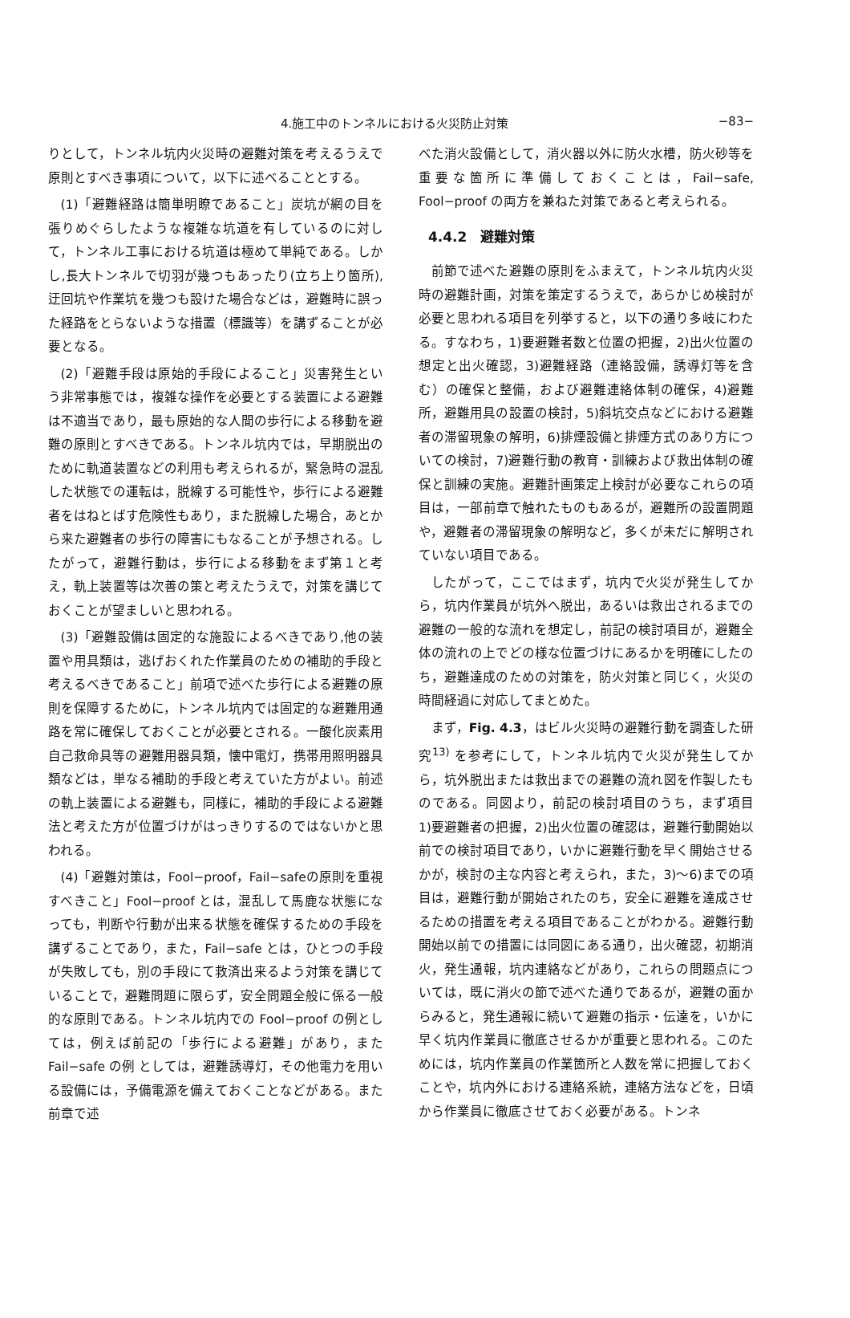4.施工中のトンネルにおける火災防止対策 −83−
りとして，トンネル坑内火災時の避難対策を考えるうえで原則とすべき事項について，以下に述べることとする。
(1)「避難経路は簡単明瞭であること」炭坑が網の目を張りめぐらしたような複雑な坑道を有しているのに対して，トンネル工事における坑道は極めて単純である。しかし,長大トンネルで切羽が幾つもあったり(立ち上り箇所),迂回坑や作業坑を幾つも設けた場合などは，避難時に誤った経路をとらないような措置（標識等）を講ずることが必要となる。
(2)「避難手段は原始的手段によること」災害発生という非常事態では，複雑な操作を必要とする装置による避難は不適当であり，最も原始的な人間の歩行による移動を避難の原則とすべきである。トンネル坑内では，早期脱出のために軌道装置などの利用も考えられるが，緊急時の混乱した状態での運転は，脱線する可能性や，歩行による避難者をはねとばす危険性もあり，また脱線した場合，あとから来た避難者の歩行の障害にもなることが予想される。したがって，避難行動は，歩行による移動をまず第１と考え，軌上装置等は次善の策と考えたうえで，対策を講じておくことが望ましいと思われる。
(3)「避難設備は固定的な施設によるべきであり,他の装置や用具類は，逃げおくれた作業員のための補助的手段と考えるべきであること」前項で述べた歩行による避難の原則を保障するために，トンネル坑内では固定的な避難用通路を常に確保しておくことが必要とされる。一酸化炭素用自己救命具等の避難用器具類，懐中電灯，携帯用照明器具類などは，単なる補助的手段と考えていた方がよい。前述の軌上装置による避難も，同様に，補助的手段による避難法と考えた方が位置づけがはっきりするのではないかと思われる。
(4)「避難対策は，Fool−proof，Fail−safeの原則を重視すべきこと」Fool−proof とは，混乱して馬鹿な状態になっても，判断や行動が出来る状態を確保するための手段を講ずることであり，また，Fail−safe とは，ひとつの手段が失敗しても，別の手段にて救済出来るよう対策を講じていることで，避難問題に限らず，安全問題全般に係る一般的な原則である。トンネル坑内での Fool−proof の例としては，例えば前記の「歩行による避難」があり，また Fail−safe の例 としては，避難誘導灯，その他電力を用いる設備には，予備電源を備えておくことなどがある。また前章で述
べた消火設備として，消火器以外に防火水槽，防火砂等を重要な箇所に準備しておくことは，Fail−safe, Fool−proof の両方を兼ねた対策であると考えられる。
4.4.2　避難対策
前節で述べた避難の原則をふまえて，トンネル坑内火災時の避難計画，対策を策定するうえで，あらかじめ検討が必要と思われる項目を列挙すると，以下の通り多岐にわたる。すなわち，1)要避難者数と位置の把握，2)出火位置の想定と出火確認，3)避難経路（連絡設備，誘導灯等を含む）の確保と整備，および避難連絡体制の確保，4)避難所，避難用具の設置の検討，5)斜坑交点などにおける避難者の滞留現象の解明，6)排煙設備と排煙方式のあり方についての検討，7)避難行動の教育・訓練および救出体制の確保と訓練の実施。避難計画策定上検討が必要なこれらの項目は，一部前章で触れたものもあるが，避難所の設置問題や，避難者の滞留現象の解明など，多くが未だに解明されていない項目である。
したがって，ここではまず，坑内で火災が発生してから，坑内作業員が坑外へ脱出，あるいは救出されるまでの避難の一般的な流れを想定し，前記の検討項目が，避難全体の流れの上でどの様な位置づけにあるかを明確にしたのち，避難達成のための対策を，防火対策と同じく，火災の時間経過に対応してまとめた。
まず，Fig. 4.3，はビル火災時の避難行動を調査した研究<sup>13)</sup> を参考にして，トンネル坑内で火災が発生してから，坑外脱出または救出までの避難の流れ図を作製したものである。同図より，前記の検討項目のうち，まず項目　1)要避難者の把握，2)出火位置の確認は，避難行動開始以前での検討項目であり，いかに避難行動を早く開始させるかが，検討の主な内容と考えられ，また，3)〜6)までの項目は，避難行動が開始されたのち，安全に避難を達成させるための措置を考える項目であることがわかる。避難行動開始以前での措置には同図にある通り，出火確認，初期消火，発生通報，坑内連絡などがあり，これらの問題点については，既に消火の節で述べた通りであるが，避難の面からみると，発生通報に続いて避難の指示・伝達を，いかに早く坑内作業員に徹底させるかが重要と思われる。このためには，坑内作業員の作業箇所と人数を常に把握しておくことや，坑内外における連絡系統，連絡方法などを，日頃から作業員に徹底させておく必要がある。トンネ